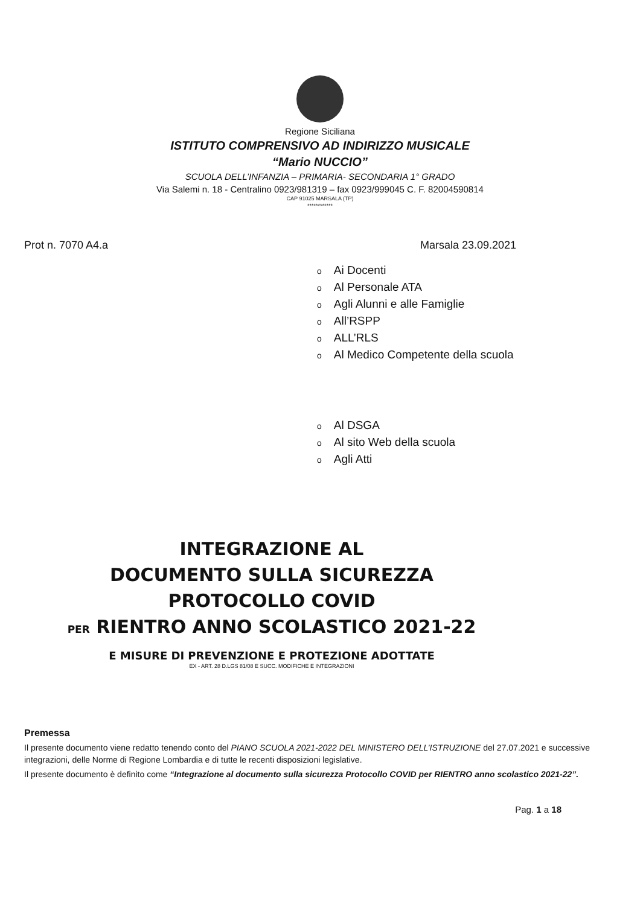Regione Siciliana
ISTITUTO COMPRENSIVO AD INDIRIZZO MUSICALE
“Mario NUCCIO”
SCUOLA DELL’INFANZIA – PRIMARIA- SECONDARIA 1° GRADO
Via Salemi n. 18 - Centralino 0923/981319 – fax 0923/999045 C. F. 82004590814
CAP 91025 MARSALA (TP)
************
Prot n. 7070 A4.a Marsala 23.09.2021
o Ai Docenti
o Al Personale ATA
o Agli Alunni e alle Famiglie
o All’RSPP
o ALL’RLS
o Al Medico Competente della scuola
o Al DSGA
o Al sito Web della scuola
o Agli Atti
INTEGRAZIONE AL
DOCUMENTO SULLA SICUREZZA
PROTOCOLLO COVID
PER RIENTRO ANNO SCOLASTICO 2021-22
E MISURE DI PREVENZIONE E PROTEZIONE ADOTTATE
EX - ART. 28 D.LGS 81/08 E SUCC. MODIFICHE E INTEGRAZIONI
Premessa
Il presente documento viene redatto tenendo conto del PIANO SCUOLA 2021-2022 DEL MINISTERO DELL’ISTRUZIONE del 27.07.2021 e successive integrazioni, delle Norme di Regione Lombardia e di tutte le recenti disposizioni legislative.
Il presente documento è definito come “Integrazione al documento sulla sicurezza Protocollo COVID per RIENTRO anno scolastico 2021-22”.
Pag. 1 a 18